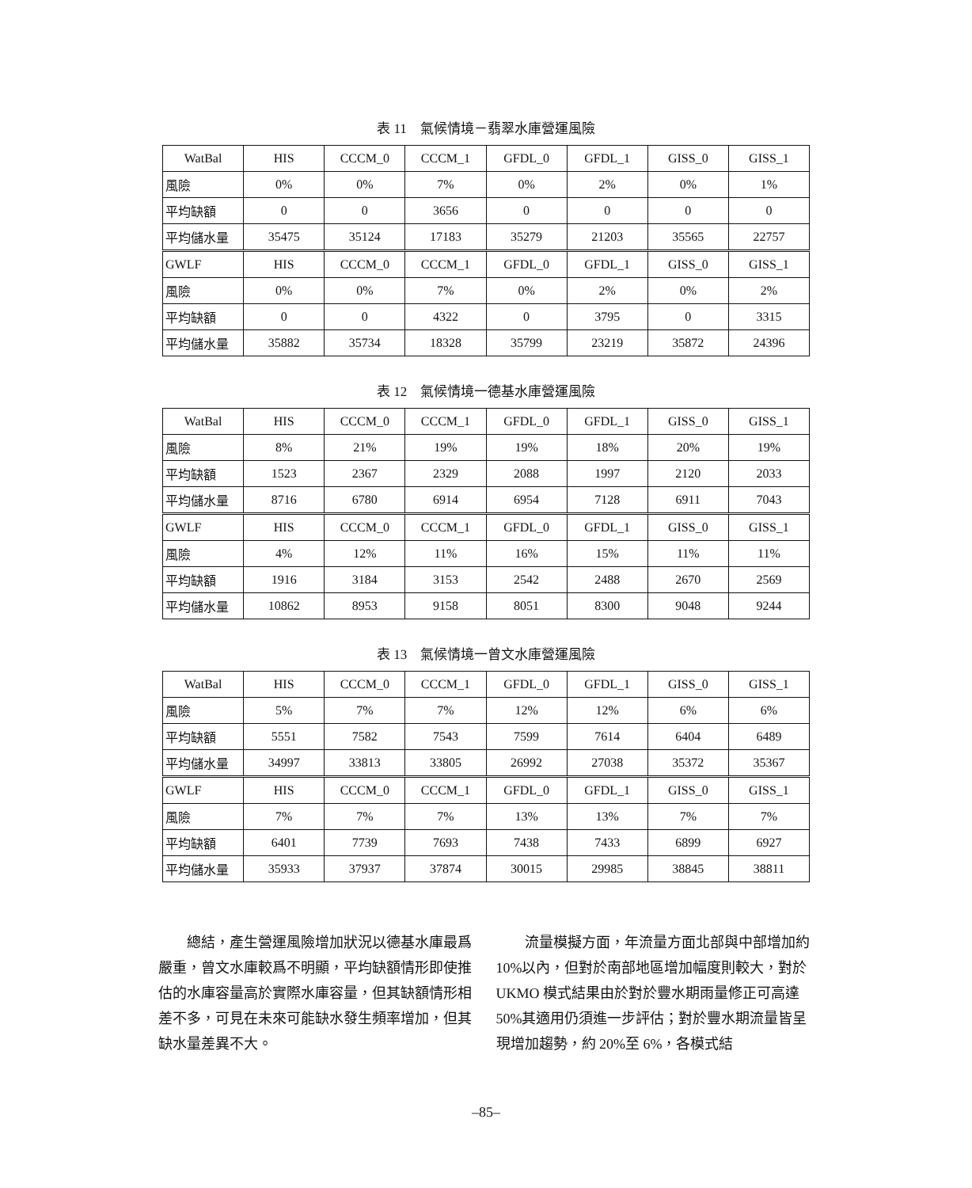表 11　氣候情境－翡翠水庫營運風險
| WatBal | HIS | CCCM_0 | CCCM_1 | GFDL_0 | GFDL_1 | GISS_0 | GISS_1 |
| 風險 | 0% | 0% | 7% | 0% | 2% | 0% | 1% |
| 平均缺額 | 0 | 0 | 3656 | 0 | 0 | 0 | 0 |
| 平均儲水量 | 35475 | 35124 | 17183 | 35279 | 21203 | 35565 | 22757 |
| GWLF | HIS | CCCM_0 | CCCM_1 | GFDL_0 | GFDL_1 | GISS_0 | GISS_1 |
| 風險 | 0% | 0% | 7% | 0% | 2% | 0% | 2% |
| 平均缺額 | 0 | 0 | 4322 | 0 | 3795 | 0 | 3315 |
| 平均儲水量 | 35882 | 35734 | 18328 | 35799 | 23219 | 35872 | 24396 |
表 12　氣候情境一德基水庫營運風險
| WatBal | HIS | CCCM_0 | CCCM_1 | GFDL_0 | GFDL_1 | GISS_0 | GISS_1 |
| 風險 | 8% | 21% | 19% | 19% | 18% | 20% | 19% |
| 平均缺額 | 1523 | 2367 | 2329 | 2088 | 1997 | 2120 | 2033 |
| 平均儲水量 | 8716 | 6780 | 6914 | 6954 | 7128 | 6911 | 7043 |
| GWLF | HIS | CCCM_0 | CCCM_1 | GFDL_0 | GFDL_1 | GISS_0 | GISS_1 |
| 風險 | 4% | 12% | 11% | 16% | 15% | 11% | 11% |
| 平均缺額 | 1916 | 3184 | 3153 | 2542 | 2488 | 2670 | 2569 |
| 平均儲水量 | 10862 | 8953 | 9158 | 8051 | 8300 | 9048 | 9244 |
表 13　氣候情境一曾文水庫營運風險
| WatBal | HIS | CCCM_0 | CCCM_1 | GFDL_0 | GFDL_1 | GISS_0 | GISS_1 |
| 風險 | 5% | 7% | 7% | 12% | 12% | 6% | 6% |
| 平均缺額 | 5551 | 7582 | 7543 | 7599 | 7614 | 6404 | 6489 |
| 平均儲水量 | 34997 | 33813 | 33805 | 26992 | 27038 | 35372 | 35367 |
| GWLF | HIS | CCCM_0 | CCCM_1 | GFDL_0 | GFDL_1 | GISS_0 | GISS_1 |
| 風險 | 7% | 7% | 7% | 13% | 13% | 7% | 7% |
| 平均缺額 | 6401 | 7739 | 7693 | 7438 | 7433 | 6899 | 6927 |
| 平均儲水量 | 35933 | 37937 | 37874 | 30015 | 29985 | 38845 | 38811 |
總結，產生營運風險增加狀況以德基水庫最爲嚴重，曾文水庫較爲不明顯，平均缺額情形即使推估的水庫容量高於實際水庫容量，但其缺額情形相差不多，可見在未來可能缺水發生頻率增加，但其缺水量差異不大。
流量模擬方面，年流量方面北部與中部增加約 10%以內，但對於南部地區增加幅度則較大，對於 UKMO 模式結果由於對於豐水期雨量修正可高達 50%其適用仍須進一步評估；對於豐水期流量皆呈現增加趨勢，約 20%至 6%，各模式結
–85–